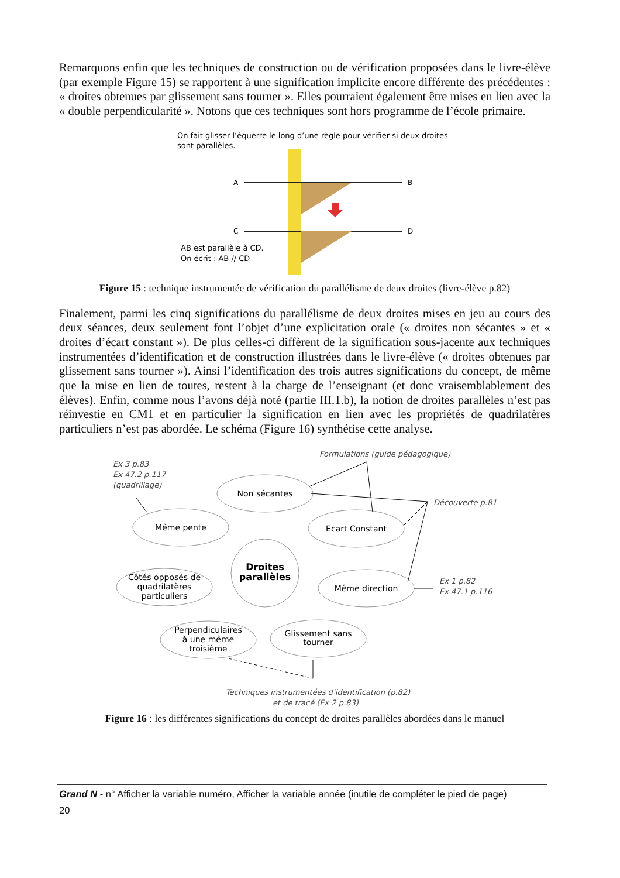Remarquons enfin que les techniques de construction ou de vérification proposées dans le livre-élève (par exemple Figure 15) se rapportent à une signification implicite encore différente des précédentes : « droites obtenues par glissement sans tourner ». Elles pourraient également être mises en lien avec la « double perpendicularité ». Notons que ces techniques sont hors programme de l’école primaire.
On fait glisser l’équerre le long d’une règle pour vérifier si deux droites
sont parallèles.
A
B
C
D
AB est parallèle à CD.
On écrit : AB // CD
Figure 15 : technique instrumentée de vérification du parallélisme de deux droites (livre-élève p.82)
Finalement, parmi les cinq significations du parallélisme de deux droites mises en jeu au cours des deux séances, deux seulement font l’objet d’une explicitation orale (« droites non sécantes » et « droites d’écart constant »). De plus celles-ci diffèrent de la signification sous-jacente aux techniques instrumentées d’identification et de construction illustrées dans le livre-élève (« droites obtenues par glissement sans tourner »). Ainsi l’identification des trois autres significations du concept, de même que la mise en lien de toutes, restent à la charge de l’enseignant (et donc vraisemblablement des élèves). Enfin, comme nous l’avons déjà noté (partie III.1.b), la notion de droites parallèles n’est pas réinvestie en CM1 et en particulier la signification en lien avec les propriétés de quadrilatères particuliers n’est pas abordée. Le schéma (Figure 16) synthétise cette analyse.
Non sécantes
Même pente
Ecart Constant
Côtés opposés de
quadrilatères
particuliers
Même direction
Perpendiculaires
à une même
troisième
Glissement sans
tourner
Droites
parallèles
Formulations (guide pédagogique)
Ex 3 p.83
Ex 47.2 p.117
(quadrillage)
Découverte p.81
Ex 1 p.82
Ex 47.1 p.116
Techniques instrumentées d’identification (p.82)
et de tracé (Ex 2 p.83)
Figure 16 : les différentes significations du concept de droites parallèles abordées dans le manuel
Grand N - n° Afficher la variable numéro, Afficher la variable année (inutile de compléter le pied de page)
20